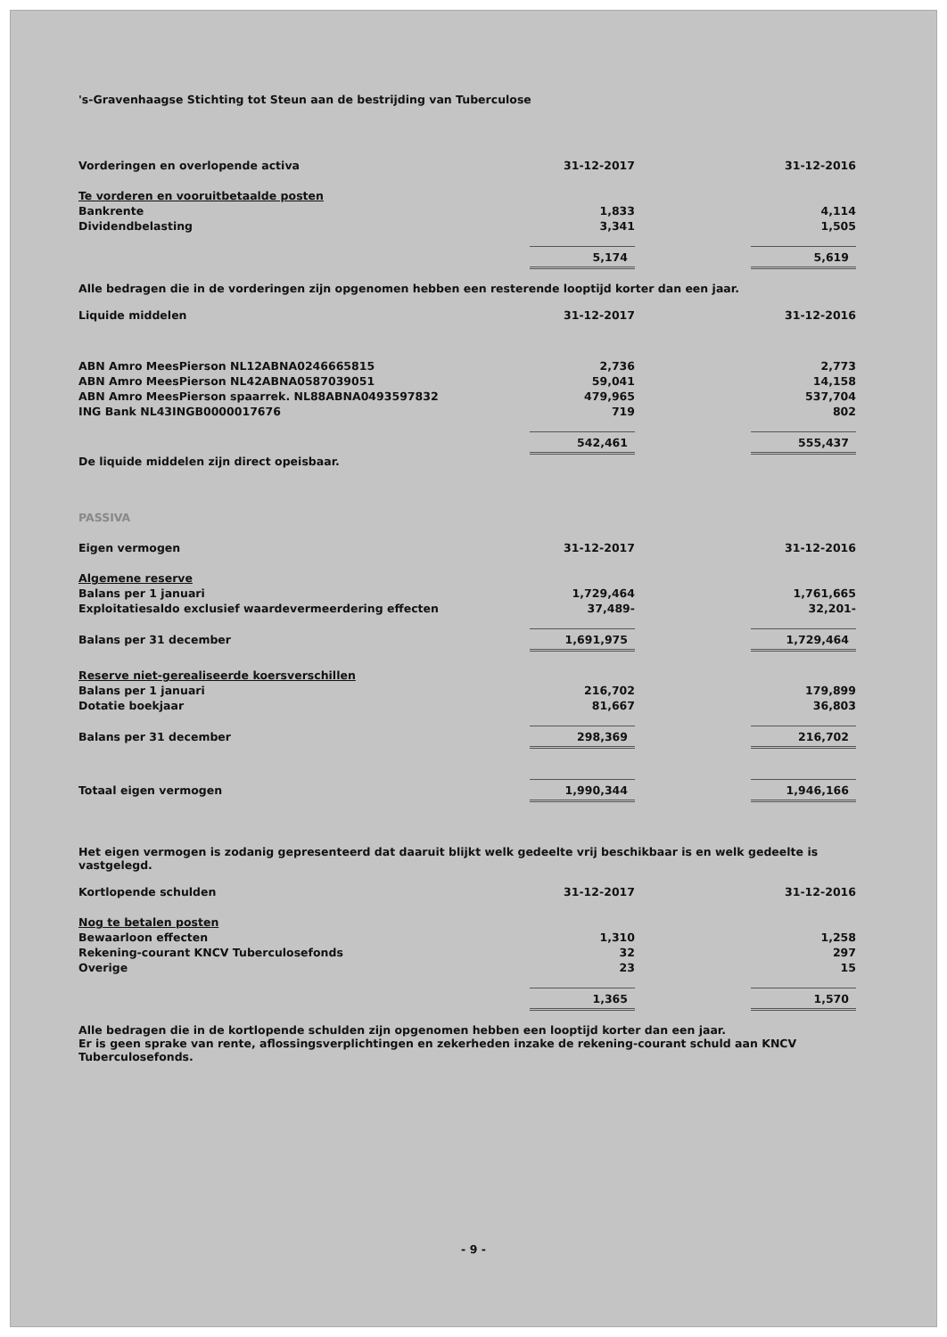's-Gravenhaagse Stichting tot Steun aan de bestrijding van Tuberculose
| Vorderingen en overlopende activa | 31-12-2017 | | 31-12-2016 |
| --- | --- | --- | --- |
| Te vorderen en vooruitbetaalde posten | | | |
| Bankrente | 1,833 | | 4,114 |
| Dividendbelasting | 3,341 | | 1,505 |
| | 5,174 | | 5,619 |
Alle bedragen die in de vorderingen zijn opgenomen hebben een resterende looptijd korter dan een jaar.
| Liquide middelen | 31-12-2017 | | 31-12-2016 |
| --- | --- | --- | --- |
| ABN Amro MeesPierson NL12ABNA0246665815 | 2,736 | | 2,773 |
| ABN Amro MeesPierson NL42ABNA0587039051 | 59,041 | | 14,158 |
| ABN Amro MeesPierson spaarrek. NL88ABNA0493597832 | 479,965 | | 537,704 |
| ING Bank NL43INGB0000017676 | 719 | | 802 |
| | 542,461 | | 555,437 |
De liquide middelen zijn direct opeisbaar.
PASSIVA
| Eigen vermogen | 31-12-2017 | | 31-12-2016 |
| --- | --- | --- | --- |
| Algemene reserve | | | |
| Balans per 1 januari | 1,729,464 | | 1,761,665 |
| Exploitatiesaldo exclusief waardevermeerdering effecten | 37,489- | | 32,201- |
| Balans per 31 december | 1,691,975 | | 1,729,464 |
| Reserve niet-gerealiseerde koersverschillen | | | |
| Balans per 1 januari | 216,702 | | 179,899 |
| Dotatie boekjaar | 81,667 | | 36,803 |
| Balans per 31 december | 298,369 | | 216,702 |
| Totaal eigen vermogen | 1,990,344 | | 1,946,166 |
Het eigen vermogen is zodanig gepresenteerd dat daaruit blijkt welk gedeelte vrij beschikbaar is en welk gedeelte is vastgelegd.
| Kortlopende schulden | 31-12-2017 | | 31-12-2016 |
| --- | --- | --- | --- |
| Nog te betalen posten | | | |
| Bewaarloon effecten | 1,310 | | 1,258 |
| Rekening-courant KNCV Tuberculosefonds | 32 | | 297 |
| Overige | 23 | | 15 |
| | 1,365 | | 1,570 |
Alle bedragen die in de kortlopende schulden zijn opgenomen hebben een looptijd korter dan een jaar.
Er is geen sprake van rente, aflossingsverplichtingen en zekerheden inzake de rekening-courant schuld aan KNCV Tuberculosefonds.
- 9 -